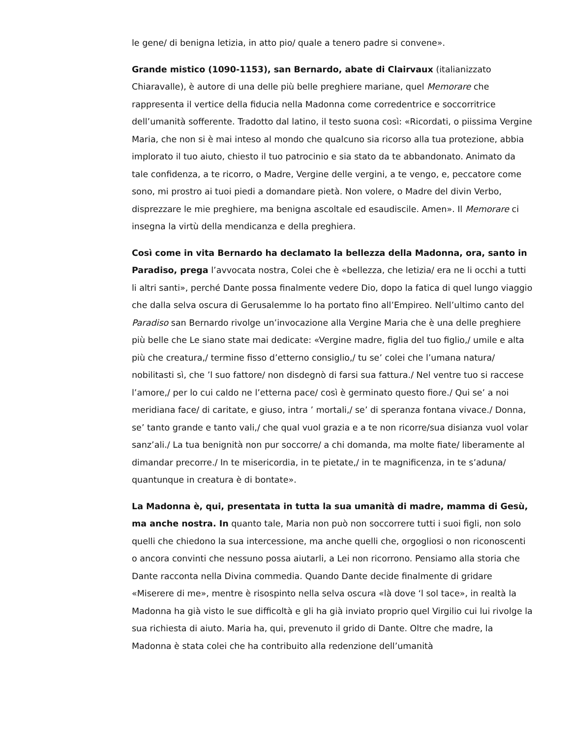le gene/ di benigna letizia, in atto pio/ quale a tenero padre si convene».
Grande mistico (1090-1153), san Bernardo, abate di Clairvaux (italianizzato Chiaravalle), è autore di una delle più belle preghiere mariane, quel Memorare che rappresenta il vertice della fiducia nella Madonna come corredentrice e soccorritrice dell’umanità sofferente. Tradotto dal latino, il testo suona così: «Ricordati, o piissima Vergine Maria, che non si è mai inteso al mondo che qualcuno sia ricorso alla tua protezione, abbia implorato il tuo aiuto, chiesto il tuo patrocinio e sia stato da te abbandonato. Animato da tale confidenza, a te ricorro, o Madre, Vergine delle vergini, a te vengo, e, peccatore come sono, mi prostro ai tuoi piedi a domandare pietà. Non volere, o Madre del divin Verbo, disprezzare le mie preghiere, ma benigna ascoltale ed esaudiscile. Amen». Il Memorare ci insegna la virtù della mendicanza e della preghiera.
Così come in vita Bernardo ha declamato la bellezza della Madonna, ora, santo in Paradiso, prega l’avvocata nostra, Colei che è «bellezza, che letizia/ era ne li occhi a tutti li altri santi», perché Dante possa finalmente vedere Dio, dopo la fatica di quel lungo viaggio che dalla selva oscura di Gerusalemme lo ha portato fino all’Empireo. Nell’ultimo canto del Paradiso san Bernardo rivolge un’invocazione alla Vergine Maria che è una delle preghiere più belle che Le siano state mai dedicate: «Vergine madre, figlia del tuo figlio,/ umile e alta più che creatura,/ termine fisso d’etterno consiglio,/ tu se’ colei che l’umana natura/ nobilitasti sì, che ’l suo fattore/ non disdegnò di farsi sua fattura./ Nel ventre tuo si raccese l’amore,/ per lo cui caldo ne l’etterna pace/ così è germinato questo fiore./ Qui se’ a noi meridiana face/ di caritate, e giuso, intra ’ mortali,/ se’ di speranza fontana vivace./ Donna, se’ tanto grande e tanto vali,/ che qual vuol grazia e a te non ricorre/sua disianza vuol volar sanz’ali./ La tua benignità non pur soccorre/ a chi domanda, ma molte fiate/ liberamente al dimandar precorre./ In te misericordia, in te pietate,/ in te magnificenza, in te s’aduna/ quantunque in creatura è di bontate».
La Madonna è, qui, presentata in tutta la sua umanità di madre, mamma di Gesù, ma anche nostra. In quanto tale, Maria non può non soccorrere tutti i suoi figli, non solo quelli che chiedono la sua intercessione, ma anche quelli che, orgogliosi o non riconoscenti o ancora convinti che nessuno possa aiutarli, a Lei non ricorrono. Pensiamo alla storia che Dante racconta nella Divina commedia. Quando Dante decide finalmente di gridare «Miserere di me», mentre è risospinto nella selva oscura «là dove ‘l sol tace», in realtà la Madonna ha già visto le sue difficoltà e gli ha già inviato proprio quel Virgilio cui lui rivolge la sua richiesta di aiuto. Maria ha, qui, prevenuto il grido di Dante. Oltre che madre, la Madonna è stata colei che ha contribuito alla redenzione dell’umanità